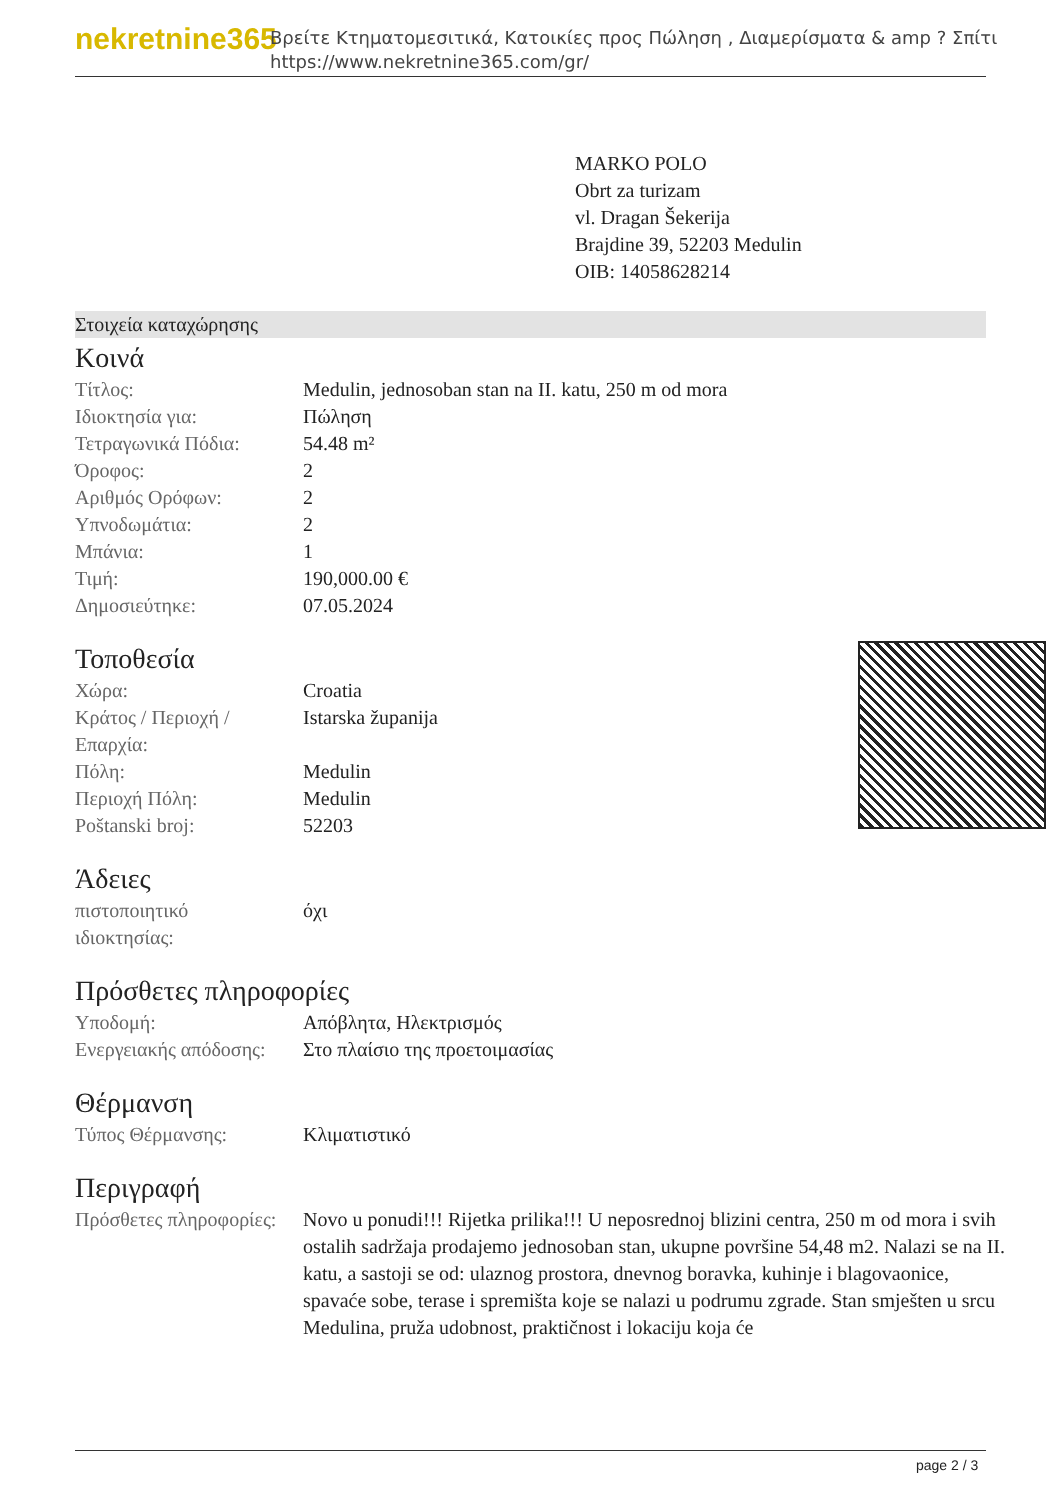nekretnine365
Βρείτε Κτηματομεσιτικά, Κατοικίες προς Πώληση , Διαμερίσματα & amp ? Σπίτι
https://www.nekretnine365.com/gr/
MARKO POLO
Obrt za turizam
vl. Dragan Šekerija
Brajdine 39, 52203 Medulin
OIB: 14058628214
Στοιχεία καταχώρησης
Κοινά
| Τίτλος: | Medulin, jednosoban stan na II. katu, 250 m od mora |
| Ιδιοκτησία για: | Πώληση |
| Τετραγωνικά Πόδια: | 54.48 m² |
| Όροφος: | 2 |
| Αριθμός Ορόφων: | 2 |
| Υπνοδωμάτια: | 2 |
| Μπάνια: | 1 |
| Τιμή: | 190,000.00 € |
| Δημοσιεύτηκε: | 07.05.2024 |
Τοποθεσία
| Χώρα: | Croatia |
| Κράτος / Περιοχή / Επαρχία: | Istarska županija |
| Πόλη: | Medulin |
| Περιοχή Πόλη: | Medulin |
| Poštanski broj: | 52203 |
Άδειες
| πιστοποιητικό ιδιοκτησίας: | όχι |
Πρόσθετες πληροφορίες
| Υποδομή: | Απόβλητα, Ηλεκτρισμός |
| Ενεργειακής απόδοσης: | Στο πλαίσιο της προετοιμασίας |
Θέρμανση
| Τύπος Θέρμανσης: | Κλιματιστικό |
Περιγραφή
| Πρόσθετες πληροφορίες: | Novo u ponudi!!! Rijetka prilika!!! U neposrednoj blizini centra, 250 m od mora i svih ostalih sadržaja prodajemo jednosoban stan, ukupne površine 54,48 m2. Nalazi se na II. katu, a sastoji se od: ulaznog prostora, dnevnog boravka, kuhinje i blagovaonice, spavaće sobe, terase i spremišta koje se nalazi u podrumu zgrade. Stan smješten u srcu Medulina, pruža udobnost, praktičnost i lokaciju koja će |
page 2 / 3